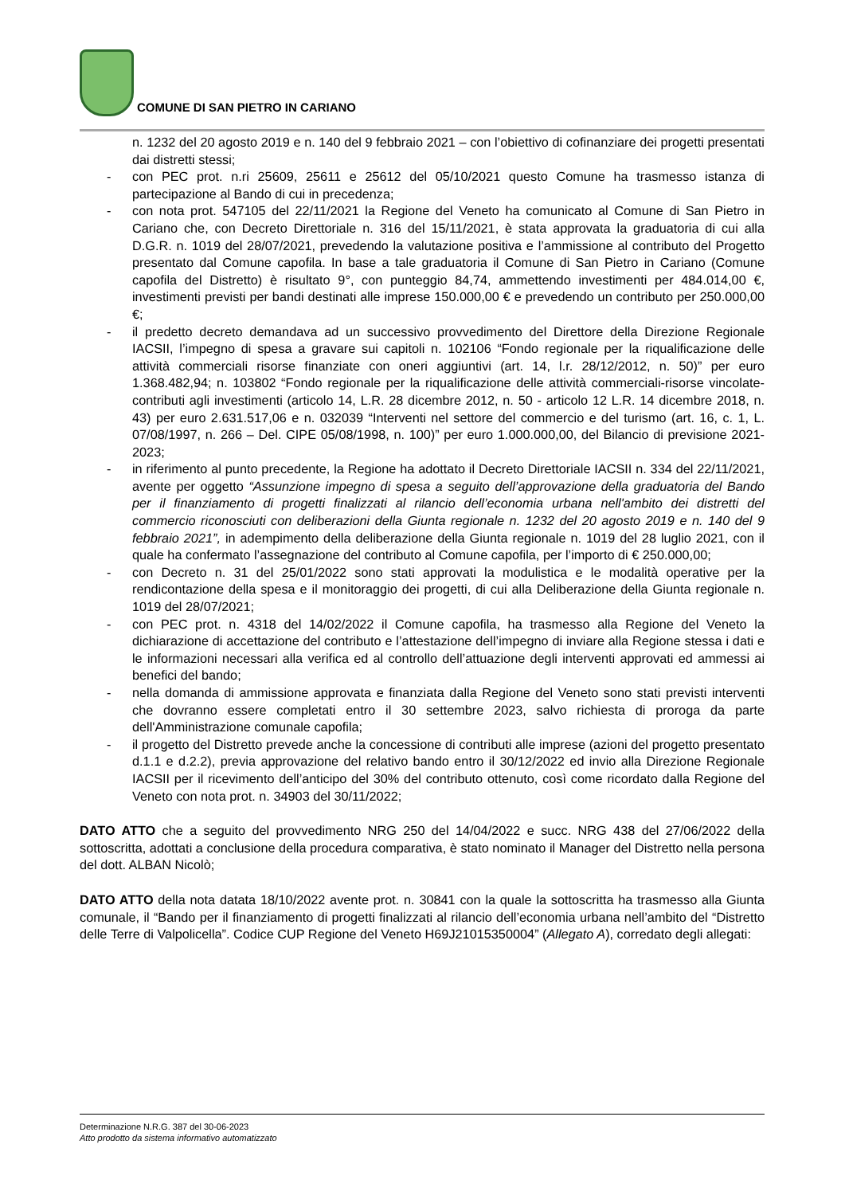COMUNE DI SAN PIETRO IN CARIANO
n. 1232 del 20 agosto 2019 e n. 140 del 9 febbraio 2021 – con l’obiettivo di cofinanziare dei progetti presentati dai distretti stessi;
- con PEC prot. n.ri 25609, 25611 e 25612 del 05/10/2021 questo Comune ha trasmesso istanza di partecipazione al Bando di cui in precedenza;
- con nota prot. 547105 del 22/11/2021 la Regione del Veneto ha comunicato al Comune di San Pietro in Cariano che, con Decreto Direttoriale n. 316 del 15/11/2021, è stata approvata la graduatoria di cui alla D.G.R. n. 1019 del 28/07/2021, prevedendo la valutazione positiva e l’ammissione al contributo del Progetto presentato dal Comune capofila. In base a tale graduatoria il Comune di San Pietro in Cariano (Comune capofila del Distretto) è risultato 9°, con punteggio 84,74, ammettendo investimenti per 484.014,00 €, investimenti previsti per bandi destinati alle imprese 150.000,00 € e prevedendo un contributo per 250.000,00 €;
- il predetto decreto demandava ad un successivo provvedimento del Direttore della Direzione Regionale IACSII, l’impegno di spesa a gravare sui capitoli n. 102106 “Fondo regionale per la riqualificazione delle attività commerciali risorse finanziate con oneri aggiuntivi (art. 14, l.r. 28/12/2012, n. 50)” per euro 1.368.482,94; n. 103802 “Fondo regionale per la riqualificazione delle attività commerciali-risorse vincolate-contributi agli investimenti (articolo 14, L.R. 28 dicembre 2012, n. 50 - articolo 12 L.R. 14 dicembre 2018, n. 43) per euro 2.631.517,06 e n. 032039 “Interventi nel settore del commercio e del turismo (art. 16, c. 1, L. 07/08/1997, n. 266 – Del. CIPE 05/08/1998, n. 100)” per euro 1.000.000,00, del Bilancio di previsione 2021-2023;
- in riferimento al punto precedente, la Regione ha adottato il Decreto Direttoriale IACSII n. 334 del 22/11/2021, avente per oggetto “Assunzione impegno di spesa a seguito dell’approvazione della graduatoria del Bando per il finanziamento di progetti finalizzati al rilancio dell’economia urbana nell'ambito dei distretti del commercio riconosciuti con deliberazioni della Giunta regionale n. 1232 del 20 agosto 2019 e n. 140 del 9 febbraio 2021”, in adempimento della deliberazione della Giunta regionale n. 1019 del 28 luglio 2021, con il quale ha confermato l’assegnazione del contributo al Comune capofila, per l’importo di € 250.000,00;
- con Decreto n. 31 del 25/01/2022 sono stati approvati la modulistica e le modalità operative per la rendicontazione della spesa e il monitoraggio dei progetti, di cui alla Deliberazione della Giunta regionale n. 1019 del 28/07/2021;
- con PEC prot. n. 4318 del 14/02/2022 il Comune capofila, ha trasmesso alla Regione del Veneto la dichiarazione di accettazione del contributo e l’attestazione dell’impegno di inviare alla Regione stessa i dati e le informazioni necessari alla verifica ed al controllo dell’attuazione degli interventi approvati ed ammessi ai benefici del bando;
- nella domanda di ammissione approvata e finanziata dalla Regione del Veneto sono stati previsti interventi che dovranno essere completati entro il 30 settembre 2023, salvo richiesta di proroga da parte dell'Amministrazione comunale capofila;
- il progetto del Distretto prevede anche la concessione di contributi alle imprese (azioni del progetto presentato d.1.1 e d.2.2), previa approvazione del relativo bando entro il 30/12/2022 ed invio alla Direzione Regionale IACSII per il ricevimento dell’anticipo del 30% del contributo ottenuto, così come ricordato dalla Regione del Veneto con nota prot. n. 34903 del 30/11/2022;
DATO ATTO che a seguito del provvedimento NRG 250 del 14/04/2022 e succ. NRG 438 del 27/06/2022 della sottoscritta, adottati a conclusione della procedura comparativa, è stato nominato il Manager del Distretto nella persona del dott. ALBAN Nicolò;
DATO ATTO della nota datata 18/10/2022 avente prot. n. 30841 con la quale la sottoscritta ha trasmesso alla Giunta comunale, il “Bando per il finanziamento di progetti finalizzati al rilancio dell’economia urbana nell’ambito del “Distretto delle Terre di Valpolicella”. Codice CUP Regione del Veneto H69J21015350004” (Allegato A), corredato degli allegati:
Determinazione N.R.G. 387 del 30-06-2023
Atto prodotto da sistema informativo automatizzato